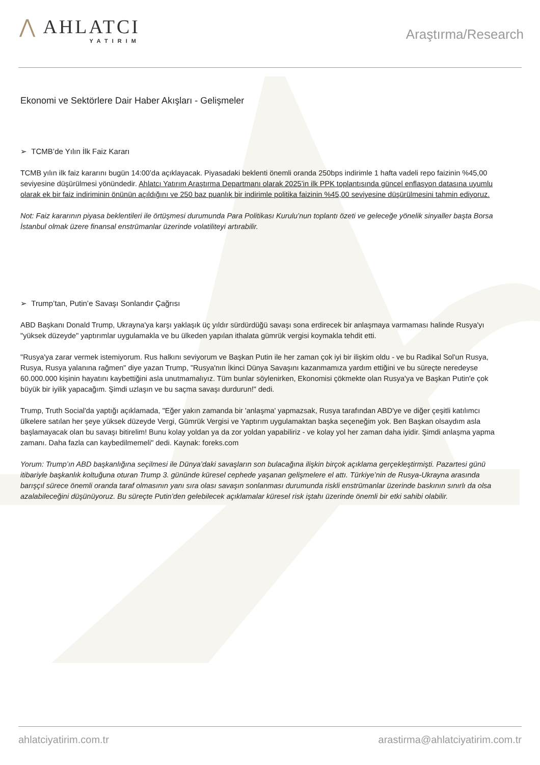⋀ AHLATCI
YATIRIM
Araştırma/Research
Ekonomi ve Sektörlere Dair Haber Akışları - Gelişmeler
➢ TCMB’de Yılın İlk Faiz Kararı
TCMB yılın ilk faiz kararını bugün 14:00’da açıklayacak. Piyasadaki beklenti önemli oranda 250bps indirimle 1 hafta vadeli repo faizinin %45,00 seviyesine düşürülmesi yönündedir. Ahlatcı Yatırım Araştırma Departmanı olarak 2025’in ilk PPK toplantısında güncel enflasyon datasına uyumlu olarak ek bir faiz indiriminin önünün açıldığını ve 250 baz puanlık bir indirimle politika faizinin %45,00 seviyesine düşürülmesini tahmin ediyoruz.
Not: Faiz kararının piyasa beklentileri ile örtüşmesi durumunda Para Politikası Kurulu’nun toplantı özeti ve geleceğe yönelik sinyaller başta Borsa İstanbul olmak üzere finansal enstrümanlar üzerinde volatiliteyi artırabilir.
➢ Trump’tan, Putin’e Savaşı Sonlandır Çağrısı
ABD Başkanı Donald Trump, Ukrayna'ya karşı yaklaşık üç yıldır sürdürdüğü savaşı sona erdirecek bir anlaşmaya varmaması halinde Rusya'yı "yüksek düzeyde" yaptırımlar uygulamakla ve bu ülkeden yapılan ithalata gümrük vergisi koymakla tehdit etti.
"Rusya'ya zarar vermek istemiyorum. Rus halkını seviyorum ve Başkan Putin ile her zaman çok iyi bir ilişkim oldu - ve bu Radikal Sol'un Rusya, Rusya, Rusya yalanına rağmen" diye yazan Trump, "Rusya'nın İkinci Dünya Savaşını kazanmamıza yardım ettiğini ve bu süreçte neredeyse 60.000.000 kişinin hayatını kaybettiğini asla unutmamalıyız. Tüm bunlar söylenirken, Ekonomisi çökmekte olan Rusya'ya ve Başkan Putin'e çok büyük bir iyilik yapacağım. Şimdi uzlaşın ve bu saçma savaşı durdurun!" dedi.
Trump, Truth Social'da yaptığı açıklamada, "Eğer yakın zamanda bir 'anlaşma' yapmazsak, Rusya tarafından ABD'ye ve diğer çeşitli katılımcı ülkelere satılan her şeye yüksek düzeyde Vergi, Gümrük Vergisi ve Yaptırım uygulamaktan başka seçeneğim yok. Ben Başkan olsaydım asla başlamayacak olan bu savaşı bitirelim! Bunu kolay yoldan ya da zor yoldan yapabiliriz - ve kolay yol her zaman daha iyidir. Şimdi anlaşma yapma zamanı. Daha fazla can kaybedilmemeli" dedi. Kaynak: foreks.com
Yorum: Trump’ın ABD başkanlığına seçilmesi ile Dünya’daki savaşların son bulacağına ilişkin birçok açıklama gerçekleştirmişti. Pazartesi günü itibariyle başkanlık koltuğuna oturan Trump 3. gününde küresel cephede yaşanan gelişmelere el attı. Türkiye’nin de Rusya-Ukrayna arasında barışçıl sürece önemli oranda taraf olmasının yanı sıra olası savaşın sonlanması durumunda riskli enstrümanlar üzerinde baskının sınırlı da olsa azalabileceğini düşünüyoruz. Bu süreçte Putin’den gelebilecek açıklamalar küresel risk iştahı üzerinde önemli bir etki sahibi olabilir.
ahlatciyatirim.com.tr arastirma@ahlatciyatirim.com.tr